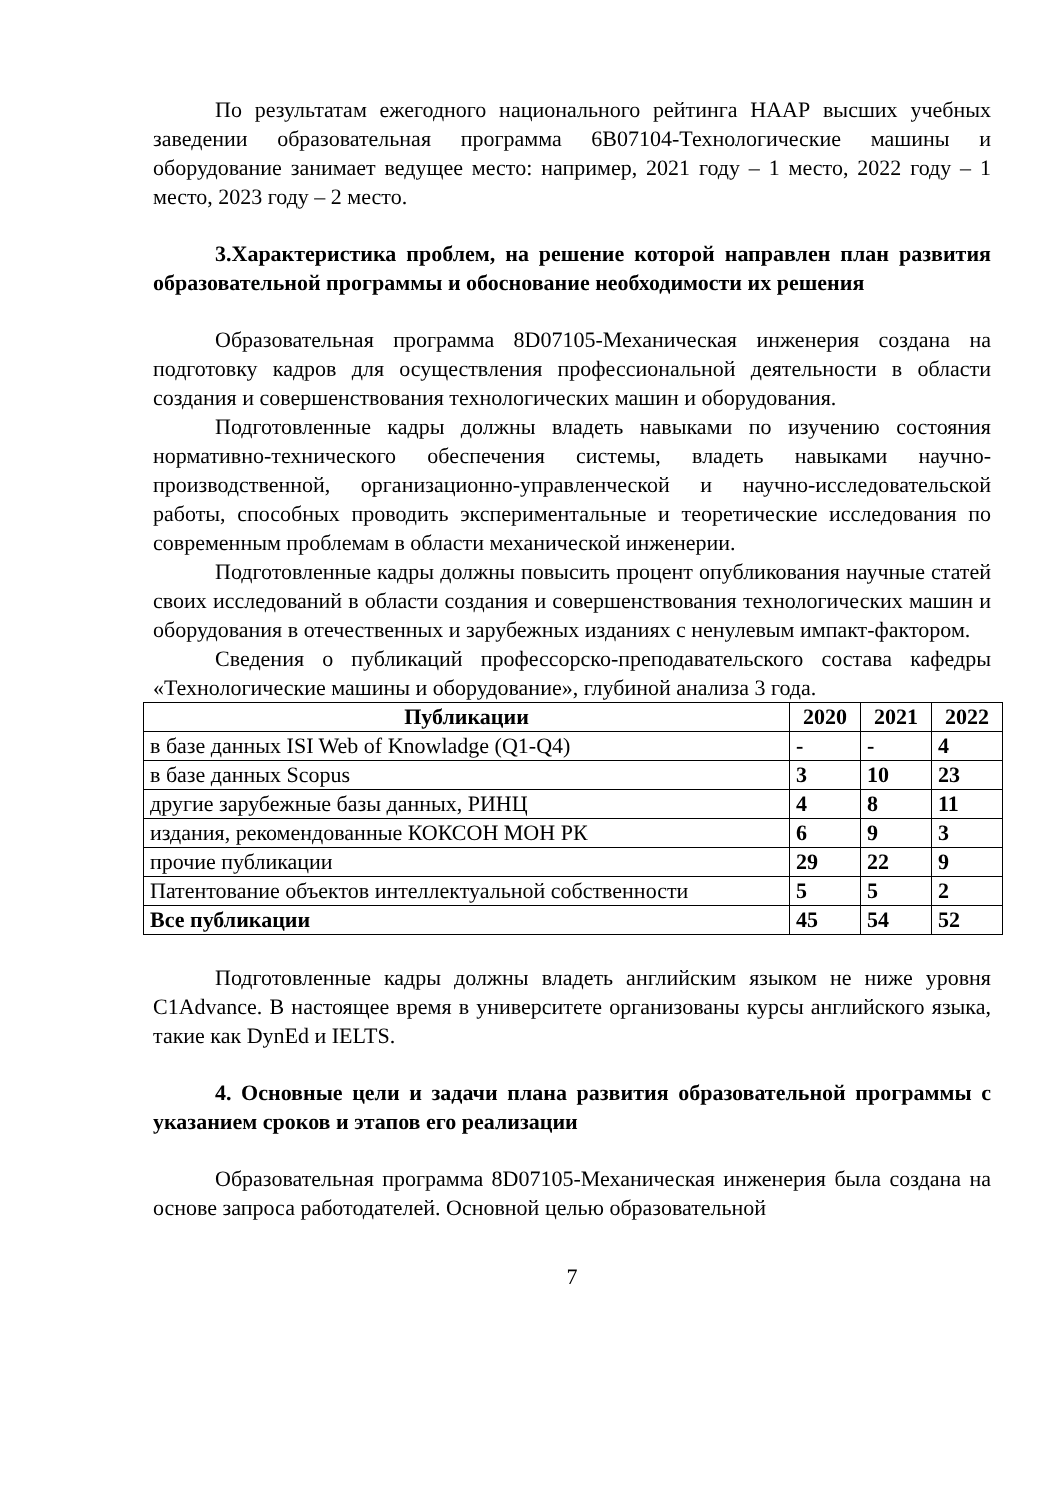По результатам ежегодного национального рейтинга НААР высших учебных заведении образовательная программа 6В07104-Технологические машины и оборудование занимает ведущее место: например, 2021 году – 1 место, 2022 году – 1 место, 2023 году – 2 место.
3.Характеристика проблем, на решение которой направлен план развития образовательной программы и обоснование необходимости их решения
Образовательная программа 8D07105-Механическая инженерия создана на подготовку кадров для осуществления профессиональной деятельности в области создания и совершенствования технологических машин и оборудования.
Подготовленные кадры должны владеть навыками по изучению состояния нормативно-технического обеспечения системы, владеть навыками научно-производственной, организационно-управленческой и научно-исследовательской работы, способных проводить экспериментальные и теоретические исследования по современным проблемам в области механической инженерии.
Подготовленные кадры должны повысить процент опубликования научные статей своих исследований в области создания и совершенствования технологических машин и оборудования в отечественных и зарубежных изданиях с ненулевым импакт-фактором.
Сведения о публикаций профессорско-преподавательского состава кафедры «Технологические машины и оборудование», глубиной анализа 3 года.
| Публикации | 2020 | 2021 | 2022 |
| --- | --- | --- | --- |
| в базе данных ISI Web of Knowladge (Q1-Q4) | - | - | 4 |
| в базе данных Scopus | 3 | 10 | 23 |
| другие зарубежные базы данных, РИНЦ | 4 | 8 | 11 |
| издания, рекомендованные КОКСОН МОН РК | 6 | 9 | 3 |
| прочие публикации | 29 | 22 | 9 |
| Патентование объектов интеллектуальной собственности | 5 | 5 | 2 |
| Все публикации | 45 | 54 | 52 |
Подготовленные кадры должны владеть английским языком не ниже уровня C1Advance. В настоящее время в университете организованы курсы английского языка, такие как DynEd и IELTS.
4. Основные цели и задачи плана развития образовательной программы с указанием сроков и этапов его реализации
Образовательная программа 8D07105-Механическая инженерия была создана на основе запроса работодателей. Основной целью образовательной
7